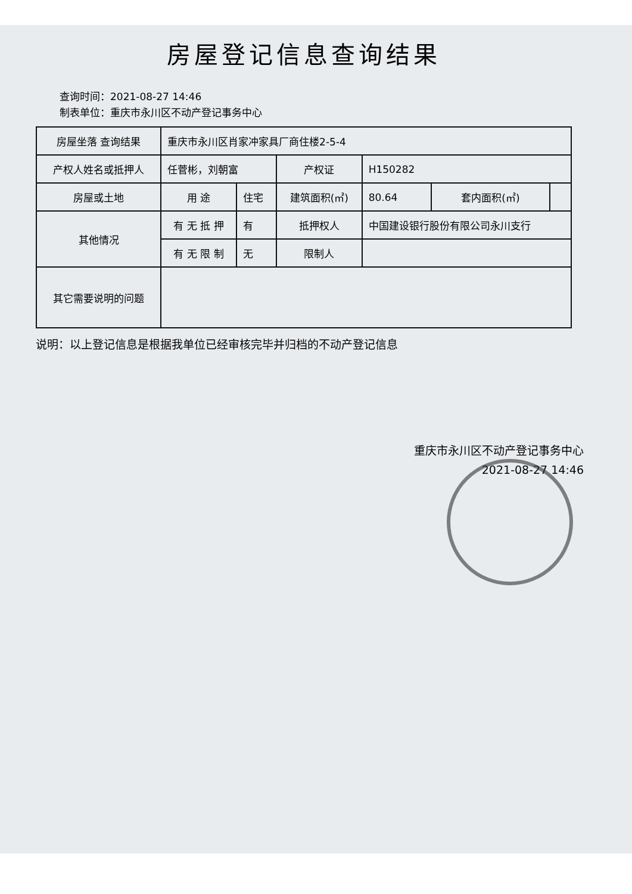房屋登记信息查询结果
查询时间：2021-08-27 14:46
制表单位：重庆市永川区不动产登记事务中心
| 房屋坐落 查询结果 | 重庆市永川区肖家冲家具厂商住楼2-5-4 | | | | | |
| 产权人姓名或抵押人 | 任菅彬，刘朝富 | | 产权证 | H150282 | | |
| 房屋或土地 | 用 途 | 住宅 | 建筑面积(㎡) | 80.64 | 套内面积(㎡) | |
| 其他情况 | 有 无 抵 押 | 有 | 抵押权人 | 中国建设银行股份有限公司永川支行 | | |
| | 有 无 限 制 | 无 | 限制人 | | | |
| 其它需要说明的问题 | | | | | | |
说明：以上登记信息是根据我单位已经审核完毕并归档的不动产登记信息
重庆市永川区不动产登记事务中心
2021-08-27 14:46